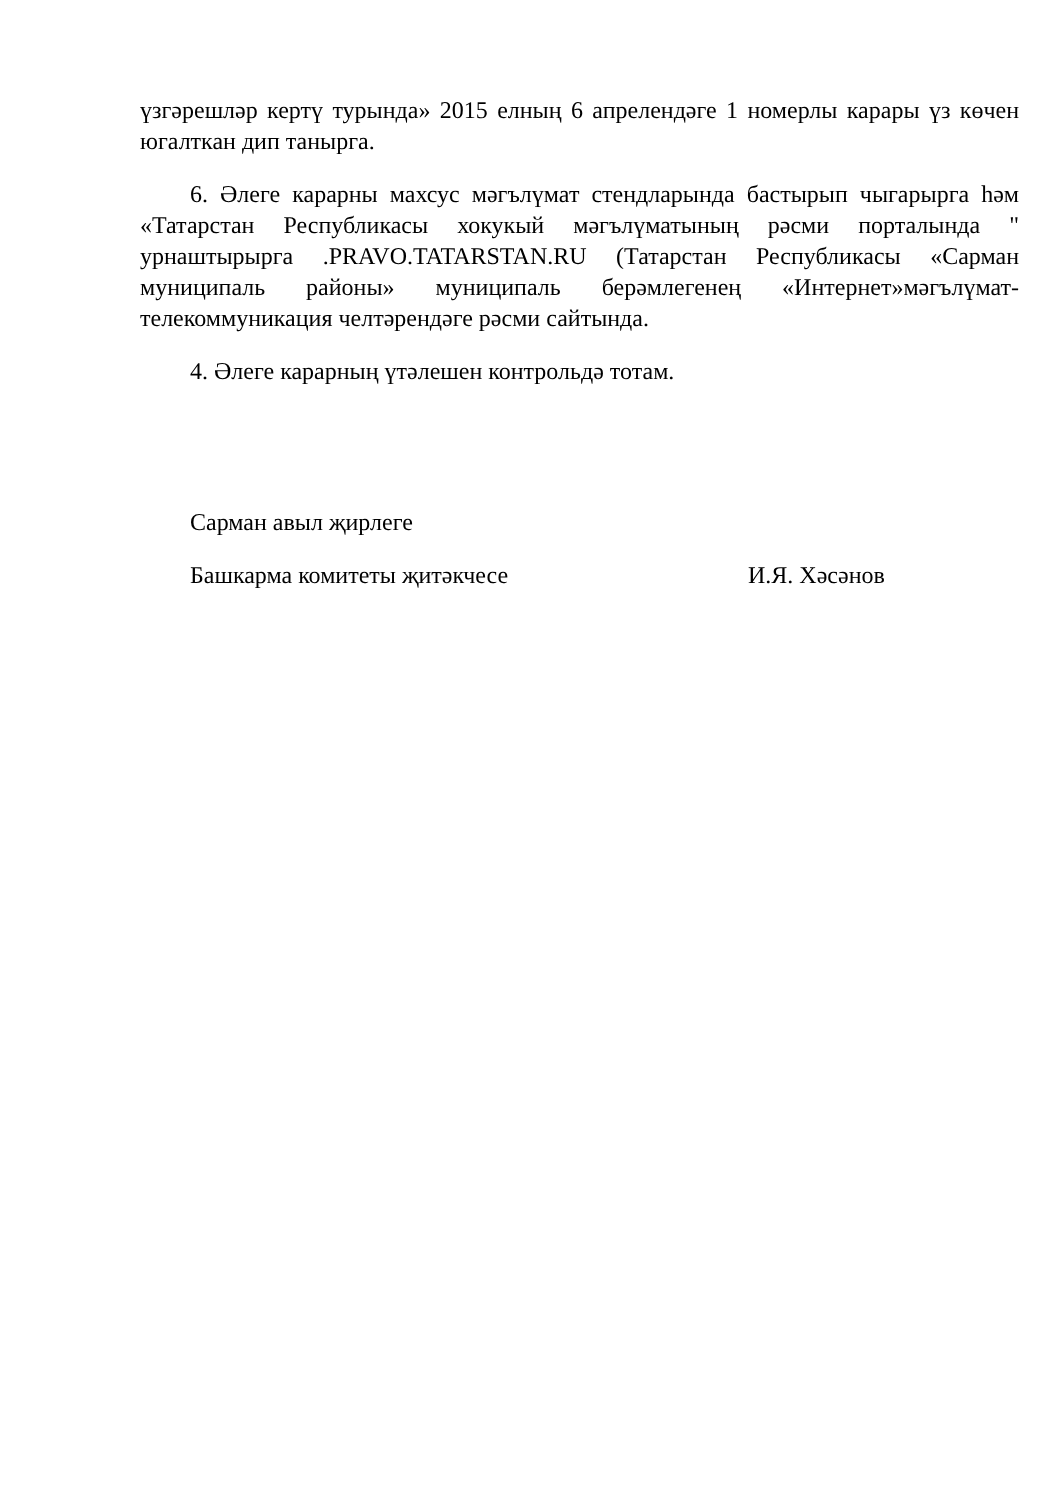үзгәрешләр кертү турында» 2015 елның 6 апрелендәге 1 номерлы карары үз көчен югалткан дип танырга.
6. Әлеге карарны махсус мәгълүмат стендларында бастырып чыгарырга һәм «Татарстан Республикасы хокукый мәгълүматының рәсми порталында " урнаштырырга .PRAVO.TATARSTAN.RU (Татарстан Республикасы «Сарман муниципаль районы» муниципаль берәмлегенең «Интернет»мәгълүмат-телекоммуникация челтәрендәге рәсми сайтында.
4. Әлеге карарның үтәлешен контрольдә тотам.
Сарман авыл җирлеге
Башкарма комитеты җитәкчесе И.Я. Хәсәнов